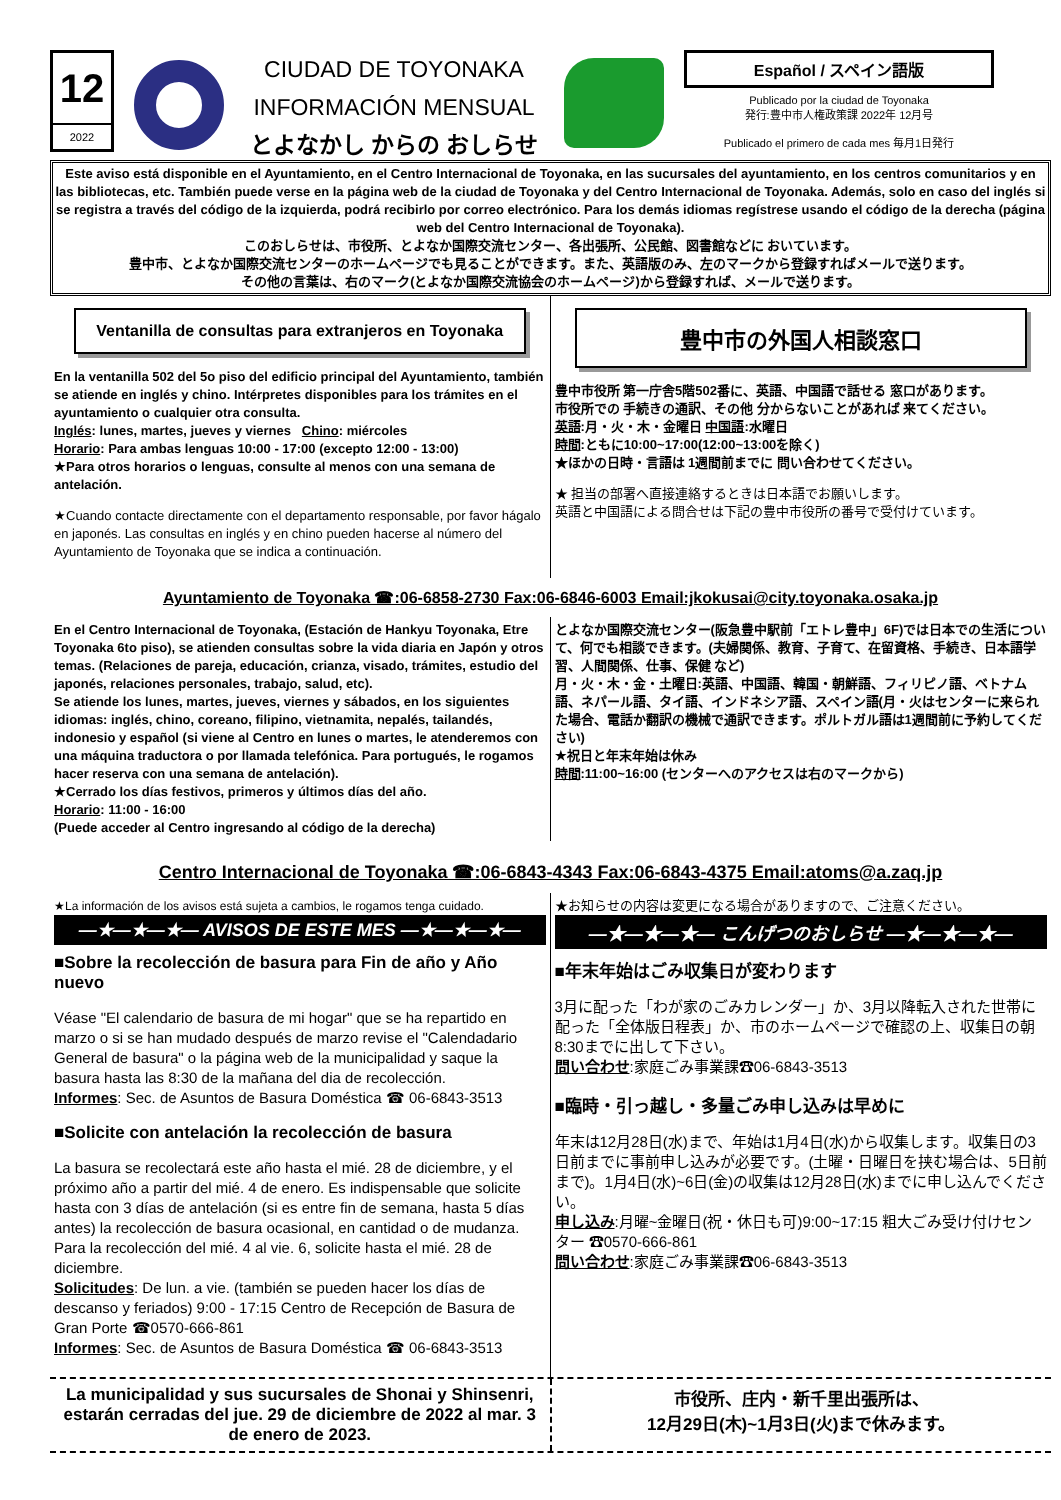12
2022
CIUDAD DE TOYONAKA
INFORMACIÓN MENSUAL
とよなかし からの おしらせ
Español / スペイン語版
Publicado por la ciudad de Toyonaka
発行:豊中市人権政策課 2022年 12月号
Publicado el primero de cada mes 毎月1日発行
Este aviso está disponible en el Ayuntamiento, en el Centro Internacional de Toyonaka, en las sucursales del ayuntamiento, en los centros comunitarios y en las bibliotecas, etc. También puede verse en la página web de la ciudad de Toyonaka y del Centro Internacional de Toyonaka. Además, solo en caso del inglés si se registra a través del código de la izquierda, podrá recibirlo por correo electrónico. Para los demás idiomas regístrese usando el código de la derecha (página web del Centro Internacional de Toyonaka).
このおしらせは、市役所、とよなか国際交流センター、各出張所、公民館、図書館などに おいています。
豊中市、とよなか国際交流センターのホームページでも見ることができます。また、英語版のみ、左のマークから登録すればメールで送ります。
その他の言葉は、右のマーク(とよなか国際交流協会のホームページ)から登録すれば、メールで送ります。
Ventanilla de consultas para extranjeros en Toyonaka
En la ventanilla 502 del 5o piso del edificio principal del Ayuntamiento, también se atiende en inglés y chino. Intérpretes disponibles para los trámites en el ayuntamiento o cualquier otra consulta.
Inglés: lunes, martes, jueves y viernes Chino: miércoles
Horario: Para ambas lenguas 10:00 - 17:00 (excepto 12:00 - 13:00)
★Para otros horarios o lenguas, consulte al menos con una semana de antelación.
★Cuando contacte directamente con el departamento responsable, por favor hágalo en japonés. Las consultas en inglés y en chino pueden hacerse al número del Ayuntamiento de Toyonaka que se indica a continuación.
豊中市の外国人相談窓口
豊中市役所 第一庁舎5階502番に、英語、中国語で話せる 窓口があります。
市役所での 手続きの通訳、その他 分からないことがあれば 来てください。
英語:月・火・木・金曜日 中国語:水曜日
時間:ともに10:00~17:00(12:00~13:00を除く)
★ほかの日時・言語は 1週間前までに 問い合わせてください。
★ 担当の部署へ直接連絡するときは日本語でお願いします。
英語と中国語による問合せは下記の豊中市役所の番号で受付けています。
Ayuntamiento de Toyonaka ☎:06-6858-2730 Fax:06-6846-6003 Email:jkokusai@city.toyonaka.osaka.jp
En el Centro Internacional de Toyonaka, (Estación de Hankyu Toyonaka, Etre Toyonaka 6to piso), se atienden consultas sobre la vida diaria en Japón y otros temas. (Relaciones de pareja, educación, crianza, visado, trámites, estudio del japonés, relaciones personales, trabajo, salud, etc).
Se atiende los lunes, martes, jueves, viernes y sábados, en los siguientes idiomas: inglés, chino, coreano, filipino, vietnamita, nepalés, tailandés, indonesio y español (si viene al Centro en lunes o martes, le atenderemos con una máquina traductora o por llamada telefónica. Para portugués, le rogamos hacer reserva con una semana de antelación).
★Cerrado los días festivos, primeros y últimos días del año.
Horario: 11:00 - 16:00
(Puede acceder al Centro ingresando al código de la derecha)
とよなか国際交流センター(阪急豊中駅前「エトレ豊中」6F)では日本での生活について、何でも相談できます。(夫婦関係、教育、子育て、在留資格、手続き、日本語学習、人間関係、仕事、保健 など)
月・火・木・金・土曜日:英語、中国語、韓国・朝鮮語、フィリピノ語、ベトナム語、ネパール語、タイ語、インドネシア語、スペイン語(月・火はセンターに来られた場合、電話か翻訳の機械で通訳できます。ポルトガル語は1週間前に予約してください)
★祝日と年末年始は休み
時間:11:00~16:00 (センターへのアクセスは右のマークから)
Centro Internacional de Toyonaka ☎:06-6843-4343 Fax:06-6843-4375 Email:atoms@a.zaq.jp
★La información de los avisos está sujeta a cambios, le rogamos tenga cuidado.
—★—★—★— AVISOS DE ESTE MES —★—★—★—
■Sobre la recolección de basura para Fin de año y Año nuevo
Véase "El calendario de basura de mi hogar" que se ha repartido en marzo o si se han mudado después de marzo revise el "Calendadario General de basura" o la página web de la municipalidad y saque la basura hasta las 8:30 de la mañana del dia de recolección.
Informes: Sec. de Asuntos de Basura Doméstica ☎ 06-6843-3513
■Solicite con antelación la recolección de basura
La basura se recolectará este año hasta el mié. 28 de diciembre, y el próximo año a partir del mié. 4 de enero. Es indispensable que solicite hasta con 3 días de antelación (si es entre fin de semana, hasta 5 días antes) la recolección de basura ocasional, en cantidad o de mudanza. Para la recolección del mié. 4 al vie. 6, solicite hasta el mié. 28 de diciembre.
Solicitudes: De lun. a vie. (también se pueden hacer los días de descanso y feriados) 9:00 - 17:15 Centro de Recepción de Basura de Gran Porte ☎0570-666-861
Informes: Sec. de Asuntos de Basura Doméstica ☎ 06-6843-3513
★お知らせの内容は変更になる場合がありますので、ご注意ください。
—★—★—★— こんげつのおしらせ —★—★—★—
■年末年始はごみ収集日が変わります
3月に配った「わが家のごみカレンダー」か、3月以降転入された世帯に配った「全体版日程表」か、市のホームページで確認の上、収集日の朝8:30までに出して下さい。
問い合わせ:家庭ごみ事業課☎06-6843-3513
■臨時・引っ越し・多量ごみ申し込みは早めに
年末は12月28日(水)まで、年始は1月4日(水)から収集します。収集日の3日前までに事前申し込みが必要です。(土曜・日曜日を挟む場合は、5日前まで)。1月4日(水)~6日(金)の収集は12月28日(水)までに申し込んでください。
申し込み:月曜~金曜日(祝・休日も可)9:00~17:15 粗大ごみ受け付けセンター ☎0570-666-861
問い合わせ:家庭ごみ事業課☎06-6843-3513
La municipalidad y sus sucursales de Shonai y Shinsenri, estarán cerradas del jue. 29 de diciembre de 2022 al mar. 3 de enero de 2023.
市役所、庄内・新千里出張所は、
12月29日(木)~1月3日(火)まで休みます。